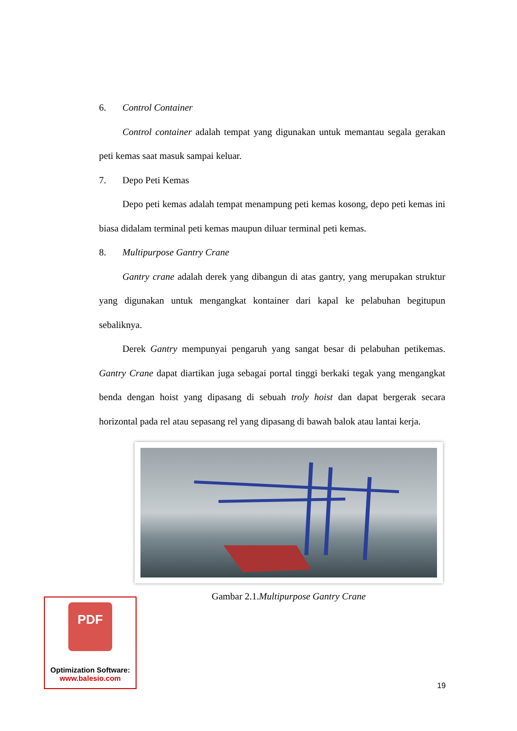6. Control Container
Control container adalah tempat yang digunakan untuk memantau segala gerakan peti kemas saat masuk sampai keluar.
7. Depo Peti Kemas
Depo peti kemas adalah tempat menampung peti kemas kosong, depo peti kemas ini biasa didalam terminal peti kemas maupun diluar terminal peti kemas.
8. Multipurpose Gantry Crane
Gantry crane adalah derek yang dibangun di atas gantry, yang merupakan struktur yang digunakan untuk mengangkat kontainer dari kapal ke pelabuhan begitupun sebaliknya.
Derek Gantry mempunyai pengaruh yang sangat besar di pelabuhan petikemas. Gantry Crane dapat diartikan juga sebagai portal tinggi berkaki tegak yang mengangkat benda dengan hoist yang dipasang di sebuah troly hoist dan dapat bergerak secara horizontal pada rel atau sepasang rel yang dipasang di bawah balok atau lantai kerja.
Gambar 2.1.Multipurpose Gantry Crane
PDF
Optimization Software:
www.balesio.com
19